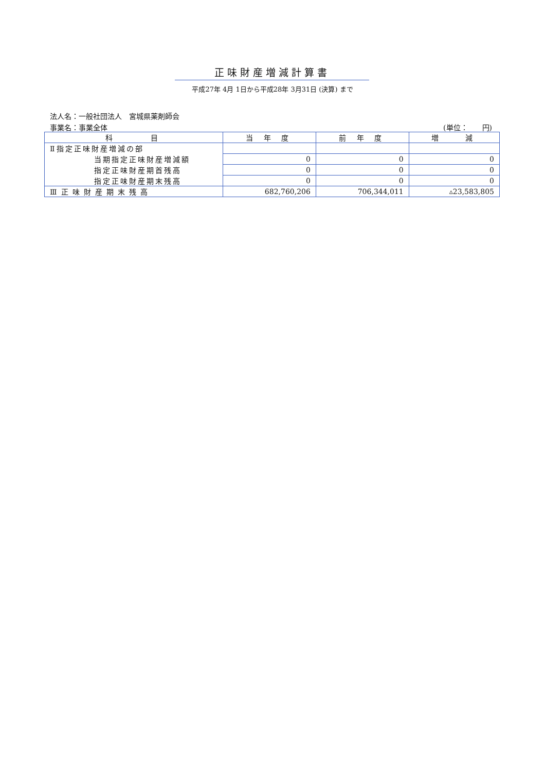正味財産増減計算書
平成27年 4月 1日から平成28年 3月31日 (決算) まで
法人名：一般社団法人　宮城県薬剤師会
事業名：事業全体 (単位：　　円)
| 科 目 | 当 年 度 | 前 年 度 | 増 減 |
| --- | --- | --- | --- |
| Ⅱ指定正味財産増減の部 | | | |
| 当期指定正味財産増減額 | 0 | 0 | 0 |
| 指定正味財産期首残高 | 0 | 0 | 0 |
| 指定正味財産期末残高 | 0 | 0 | 0 |
| Ⅲ正味財産期末残高 | 682,760,206 | 706,344,011 | ▵23,583,805 |